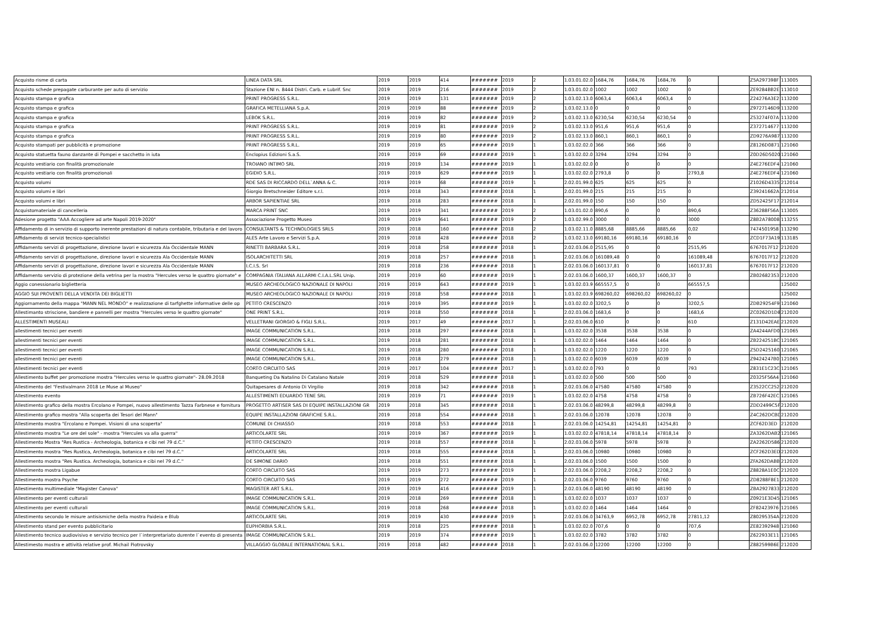| Acquisto risme di carta | LINEA DATA SRL | 2019 | 2019 | 414 | ####### | 2019 | 2 | 1.03.01.02.0 | 1684,76 | 1684,76 | 1684,76 | 0 | | Z5A297398F | 113005 |
| Acquisto schede prepagate carburante per auto di servizio | Stazione ENI n. 8444 Distri. Carb. e Lubrif. Snc | 2019 | 2019 | 216 | ####### | 2019 | 2 | 1.03.01.02.0 | 1002 | 1002 | 1002 | 0 | | ZE9284BB2E | 113010 |
| Acquisto stampa e grafica | PRINT PROGRESS S.R.L. | 2019 | 2019 | 131 | ####### | 2019 | 2 | 1.03.02.13.0 | 6063,4 | 6063,4 | 6063,4 | 0 | | Z24276A3E2 | 113200 |
| Acquisto stampa e grafica | GRAFICA METELLIANA S.p.A. | 2019 | 2019 | 88 | ####### | 2019 | 2 | 1.03.02.13.0 | 0 | 0 | 0 | 0 | | Z9727146D9 | 113200 |
| Acquisto stampa e grafica | LEBOK S.R.L. | 2019 | 2019 | 82 | ####### | 2019 | 2 | 1.03.02.13.0 | 6230,54 | 6230,54 | 6230,54 | 0 | | Z53274F07A | 113200 |
| Acquisto stampa e grafica | PRINT PROGRESS S.R.L. | 2019 | 2019 | 81 | ####### | 2019 | 2 | 1.03.02.13.0 | 951,6 | 951,6 | 951,6 | 0 | | Z372714677 | 113200 |
| Acquisto stampa e grafica | PRINT PROGRESS S.R.L. | 2019 | 2019 | 80 | ####### | 2019 | 2 | 1.03.02.13.0 | 860,1 | 860,1 | 860,1 | 0 | | ZD9276A987 | 113200 |
| Acquisto stampati per pubblicità e promozione | PRINT PROGRESS S.R.L. | 2019 | 2019 | 65 | ####### | 2019 | 1 | 1.03.02.02.0 | 366 | 366 | 366 | 0 | | Z8126D0871 | 121060 |
| Acquisto statuetta fauno danzante di Pompei e sacchetto in iuta | Enclopius Edizioni S.a.S. | 2019 | 2019 | 69 | ####### | 2019 | 1 | 1.03.02.02.0 | 3294 | 3294 | 3294 | 0 | | Z0D26D5020 | 121060 |
| Acquisto vestiario con finalità promozionale | TROIANO INTIMO SRL | 2019 | 2019 | 134 | ####### | 2019 | 1 | 1.03.02.02.0 | 0 | 0 | 0 | 0 | | Z4E276EDF4 | 121060 |
| Acquisto vestiario con finalità promozionali | EGIDIO S.R.L. | 2019 | 2019 | 629 | ####### | 2019 | 1 | 1.03.02.02.0 | 2793,8 | 0 | 0 | 2793,8 | | Z4E276EDF4 | 121060 |
| Acquisto volumi | RDE SAS DI RICCARDO DELL`ANNA & C. | 2019 | 2019 | 68 | ####### | 2019 | 1 | 2.02.01.99.0 | 625 | 625 | 625 | 0 | | Z1026D4335 | 212014 |
| Acquisto volumi e libri | Giorgio Bretschneider Editore s.r.l. | 2019 | 2018 | 343 | ####### | 2018 | 1 | 2.02.01.99.0 | 215 | 215 | 215 | 0 | | Z39241662A | 212014 |
| Acquisto volumi e libri | ARBOR SAPIENTIAE SRL | 2019 | 2018 | 283 | ####### | 2018 | 1 | 2.02.01.99.0 | 150 | 150 | 150 | 0 | | ZD52425F17 | 212014 |
| Acquistomateriale di cancelleria | MARCA PRINT SNC | 2019 | 2019 | 341 | ####### | 2019 | 2 | 1.03.01.02.0 | 890,6 | 0 | 0 | 890,6 | | Z36288F56A | 113005 |
| Adesione progetto "AAA Accogliere ad arte Napoli 2019-2020" | Associazione Progetto Museo | 2019 | 2019 | 641 | ####### | 2019 | 2 | 1.03.02.99.0 | 3000 | 0 | 0 | 3000 | | Z8B2A78008 | 113255 |
| Affidamento di in servizio di supporto inerente prestazioni di natura contabile, tributaria e del lavoro | CONSULTANTS & TECHNOLOGIES SRLS | 2019 | 2018 | 160 | ####### | 2018 | 2 | 1.03.02.11.0 | 8885,68 | 8885,66 | 8885,66 | 0,02 | | 7474501958 | 113290 |
| Affidamento di servizi tecnico-specialistici | ALES Arte Lavoro e Servizi S.p.A. | 2019 | 2018 | 428 | ####### | 2018 | 2 | 1.03.02.13.0 | 69180,16 | 69180,16 | 69180,16 | 0 | | ZCD1F73A19 | 113185 |
| Affidamento servizi di progettazione, direzione lavori e sicurezza Ala Occidentale MANN | RINETTI BARBARA S.R.L. | 2019 | 2018 | 258 | ####### | 2018 | 1 | 2.02.03.06.0 | 2515,95 | 0 | 0 | 2515,95 | | 6767017F12 | 212020 |
| Affidamento servizi di progettazione, direzione lavori e sicurezza Ala Occidentale MANN | ISOLARCHITETTI SRL | 2019 | 2018 | 257 | ####### | 2018 | 1 | 2.02.03.06.0 | 161089,48 | 0 | 0 | 161089,48 | | 6767017F12 | 212020 |
| Affidamento servizi di progettazione, direzione lavori e sicurezza Ala Occidentale MANN | I.C.I.S. Srl | 2019 | 2018 | 236 | ####### | 2018 | 1 | 2.02.03.06.0 | 160137,81 | 0 | 0 | 160137,81 | | 6767017F12 | 212020 |
| Affidamento servizio di protezione della vetrina per la mostra "Hercules verso le quattro giornate" e | COMPAGNIA ITALIANA ALLARMI C.I.A.L.SRL Unip. | 2019 | 2019 | 60 | ####### | 2019 | 1 | 2.02.03.06.0 | 1600,37 | 1600,37 | 1600,37 | 0 | | ZB02682353 | 212020 |
| Aggio conessionario biglietteria | MUSEO ARCHEOLOGICO NAZIONALE DI NAPOLI | 2019 | 2019 | 643 | ####### | 2019 | 1 | 1.03.02.03.9 | 665557,5 | 0 | 0 | 665557,5 | | | 125002 |
| AGGIO SUI PROVENTI DELLA VENDITA DEI BIGLIETTI | MUSEO ARCHEOLOGICO NAZIONALE DI NAPOLI | 2019 | 2018 | 558 | ####### | 2018 | 1 | 1.03.02.03.9 | 698260,02 | 698260,02 | 698260,02 | 0 | | | 125002 |
| Aggiornamento della mappa "MANN NEL MONDO" e realizzazione di tarfghette informative delle op | PETITO CRESCENZO | 2019 | 2019 | 395 | ####### | 2019 | 1 | 1.03.02.02.0 | 3202,5 | 0 | 0 | 3202,5 | | ZDB29254F9 | 121060 |
| Allestimanto striscione, bandiere e pannelli per mostra "Hercules verso le quattro giornate" | ONE PRINT S.R.L. | 2019 | 2018 | 550 | ####### | 2018 | 1 | 2.02.03.06.0 | 1683,6 | 0 | 0 | 1683,6 | | ZC0262D1D8 | 212020 |
| ALLESTIMENTI MUSEALI | VELLETRANI GIORGIO & FIGLI S.R.L. | 2019 | 2017 | 49 | ####### | 2017 | 1 | 2.02.03.06.0 | 610 | 0 | 0 | 610 | | Z131D42EAE | 212020 |
| allestimenti tecnici per eventi | IMAGE COMMUNICATION S.R.L. | 2019 | 2018 | 297 | ####### | 2018 | 1 | 1.03.02.02.0 | 3538 | 3538 | 3538 | 0 | | ZA4244AFD0 | 121065 |
| allestimenti tecnici per eventi | IMAGE COMMUNICATION S.R.L. | 2019 | 2018 | 281 | ####### | 2018 | 1 | 1.03.02.02.0 | 1464 | 1464 | 1464 | 0 | | ZB224251BC | 121065 |
| allestimenti tecnici per eventi | IMAGE COMMUNICATION S.R.L. | 2019 | 2018 | 280 | ####### | 2018 | 1 | 1.03.02.02.0 | 1220 | 1220 | 1220 | 0 | | Z5D2425160 | 121065 |
| allestimenti tecnici per eventi | IMAGE COMMUNICATION S.R.L. | 2019 | 2018 | 279 | ####### | 2018 | 1 | 1.03.02.02.0 | 6039 | 6039 | 6039 | 0 | | Z9424247B0 | 121065 |
| Allestimenti tecnici per eventi | CORTO CIRCUITO SAS | 2019 | 2017 | 104 | ####### | 2017 | 1 | 1.03.02.02.0 | 793 | 0 | 0 | 793 | | Z831E1C23C | 121065 |
| Allestimento buffet per promozione mostra "Hercules verso le quattro giornate"- 28.09.2018 | Banqueting Da Natalino Di Catalano Natale | 2019 | 2018 | 529 | ####### | 2018 | 1 | 1.03.02.02.0 | 500 | 500 | 500 | 0 | | Z0325F56A4 | 121060 |
| Allestimento del "Festivalmann 2018 Le Muse al Museo" | Quitapesares di Antonio Di Virgilio | 2019 | 2018 | 342 | ####### | 2018 | 1 | 2.02.03.06.0 | 47580 | 47580 | 47580 | 0 | | Z3522CC252 | 212020 |
| Allestimento evento | ALLESTIMENTI EDUARDO TENE SRL | 2019 | 2019 | 71 | ####### | 2019 | 1 | 1.03.02.02.0 | 4758 | 4758 | 4758 | 0 | | ZB726F42EC | 121065 |
| Allestimento grafico della mostra Ercolano e Pompei, nuovo allestimento Tazza Farbnese e fornitura | PROGETTO ARTISER SAS DI EQUIPE INSTALLAZIONI GR | 2019 | 2018 | 345 | ####### | 2018 | 1 | 2.02.03.06.0 | 48299,8 | 48299,8 | 48299,8 | 0 | | ZDD2499C5F | 212020 |
| Allestimento grafico mostra "Alla scoperta dei Tesori del Mann" | EQUIPE INSTALLAZIONI GRAFICHE S.R.L. | 2019 | 2018 | 554 | ####### | 2018 | 1 | 2.02.03.06.0 | 12078 | 12078 | 12078 | 0 | | Z4C262DCBD | 212020 |
| Allestimento mostra "Ercolano e Pompei. Visioni di una scoperta" | COMUNE DI CHIASSO | 2019 | 2018 | 553 | ####### | 2018 | 1 | 2.02.03.06.0 | 14254,81 | 14254,81 | 14254,81 | 0 | | ZCF62D3ED | 212020 |
| Allestimento mostra "Le ore del sole" - mostra "Hercules va alla guerra" | ARTICOLARTE SRL | 2019 | 2019 | 367 | ####### | 2019 | 1 | 1.03.02.02.0 | 47818,14 | 47818,14 | 47818,14 | 0 | | ZA3262DAB2 | 121065 |
| Allestimento Mostra "Res Rustica - Archeologia, botanica e cibi nel 79 d.C." | PETITO CRESCENZO | 2019 | 2018 | 557 | ####### | 2018 | 1 | 2.02.03.06.0 | 5978 | 5978 | 5978 | 0 | | ZA2262D586 | 212020 |
| Allestimento mostra "Res Rustica, Archeologia, botanica e cibi nel 79 d.C." | ARTICOLARTE SRL | 2019 | 2018 | 555 | ####### | 2018 | 1 | 2.02.03.06.0 | 10980 | 10980 | 10980 | 0 | | ZCF262D3ED | 212020 |
| Allestimento mostra "Res Rustica. Archeologia, botanica e cibi nel 79 d.C." | DE SIMONE DARIO | 2019 | 2018 | 551 | ####### | 2018 | 1 | 2.02.03.06.0 | 1500 | 1500 | 1500 | 0 | | ZFA262DABB | 212020 |
| Allestimento mostra Ligabue | CORTO CIRCUITO SAS | 2019 | 2019 | 273 | ####### | 2019 | 1 | 2.02.03.06.0 | 2208,2 | 2208,2 | 2208,2 | 0 | | Z8828A1E0C | 212020 |
| Allestimento mostra Psyche | CORTO CIRCUITO SAS | 2019 | 2019 | 272 | ####### | 2019 | 1 | 2.02.03.06.0 | 9760 | 9760 | 9760 | 0 | | ZD8288F8E1 | 212020 |
| Allestimento multimediale "Magister Canova" | MAGISTER ART S.R.L. | 2019 | 2019 | 416 | ####### | 2019 | 1 | 2.02.03.06.0 | 48190 | 48190 | 48190 | 0 | | ZBA2927833 | 212020 |
| Allestimento per eventi culturali | IMAGE COMMUNICATION S.R.L. | 2019 | 2018 | 269 | ####### | 2018 | 1 | 1.03.02.02.0 | 1037 | 1037 | 1037 | 0 | | Z0921E3D45 | 121065 |
| Allestimento per eventi culturali | IMAGE COMMUNICATION S.R.L. | 2019 | 2018 | 268 | ####### | 2018 | 1 | 1.03.02.02.0 | 1464 | 1464 | 1464 | 0 | | ZF82423976 | 121065 |
| Allestimento secondo le misure antisismiche della mostra Paideia e Blub | ARTICOLARTE SRL | 2019 | 2019 | 430 | ####### | 2019 | 1 | 2.02.03.06.0 | 34763,9 | 6952,78 | 6952,78 | 27811,12 | | Z80295354A | 212020 |
| Allestimento stand per evento pubblicitario | EUPHORBIA S.R.L. | 2019 | 2018 | 225 | ####### | 2018 | 1 | 1.03.02.02.0 | 707,6 | 0 | 0 | 707,6 | | ZE82392948 | 121060 |
| Allestimento tecnico audiovisivo e servizio tecnico per l`interpretariato durente l`evento di presenta | IMAGE COMMUNICATION S.R.L. | 2019 | 2019 | 374 | ####### | 2019 | 1 | 1.03.02.02.0 | 3782 | 3782 | 3782 | 0 | | Z622933E11 | 121065 |
| Allestimesto mostra e attività relative prof. Michail Piotrovsky | VILLAGGIO GLOBALE INTERNATIONAL S.R.L. | 2019 | 2018 | 482 | ####### | 2018 | 1 | 2.02.03.06.0 | 12200 | 12200 | 12200 | 0 | | Z882599B6E | 212020 |